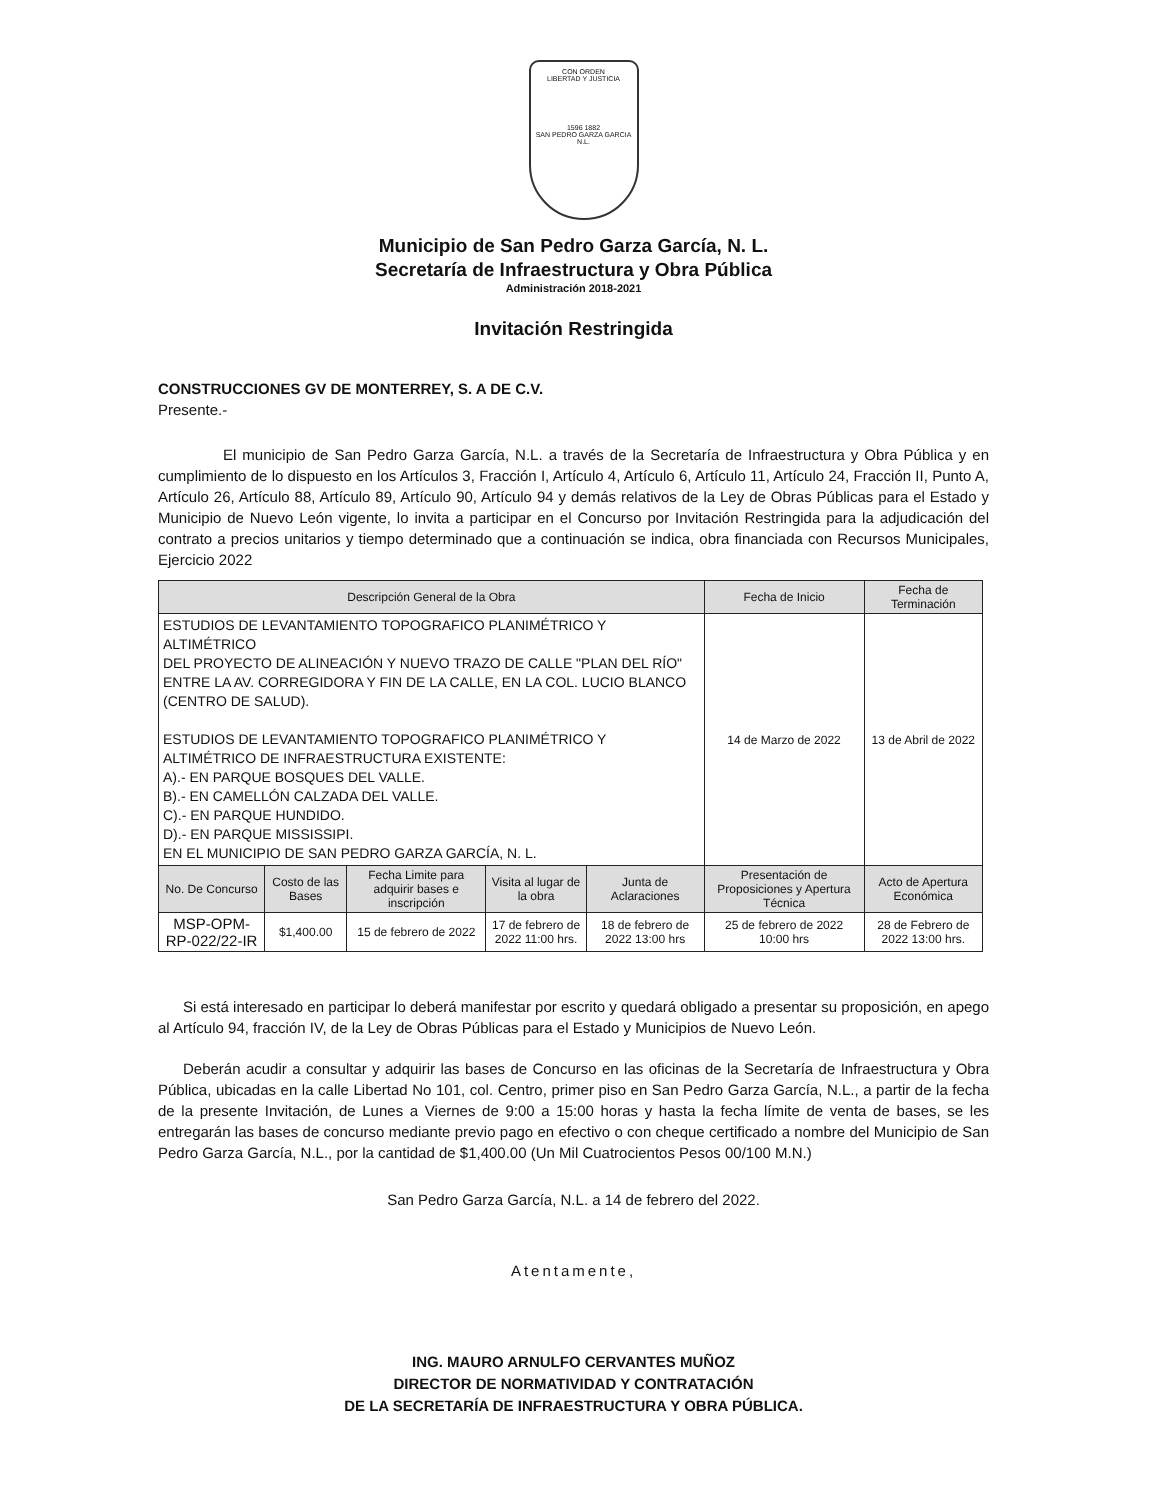CON ORDEN
LIBERTAD Y JUSTICIA
1596 1882
SAN PEDRO GARZA GARCIA N.L.
Municipio de San Pedro Garza García, N. L.
Secretaría de Infraestructura y Obra Pública
Administración 2018-2021
Invitación Restringida
CONSTRUCCIONES GV DE MONTERREY, S. A DE C.V.
Presente.-
El municipio de San Pedro Garza García, N.L. a través de la Secretaría de Infraestructura y Obra Pública y en cumplimiento de lo dispuesto en los Artículos 3, Fracción I, Artículo 4, Artículo 6, Artículo 11, Artículo 24, Fracción II, Punto A, Artículo 26, Artículo 88, Artículo 89, Artículo 90, Artículo 94 y demás relativos de la Ley de Obras Públicas para el Estado y Municipio de Nuevo León vigente, lo invita a participar en el Concurso por Invitación Restringida para la adjudicación del contrato a precios unitarios y tiempo determinado que a continuación se indica, obra financiada con Recursos Municipales, Ejercicio 2022
| Descripción General de la Obra | | | | | Fecha de Inicio | Fecha de Terminación |
| --- | --- | --- | --- | --- | --- | --- |
| ESTUDIOS DE LEVANTAMIENTO TOPOGRAFICO PLANIMÉTRICO Y ALTIMÉTRICO DEL PROYECTO DE ALINEACIÓN Y NUEVO TRAZO DE CALLE "PLAN DEL RÍO" ENTRE LA AV. CORREGIDORA Y FIN DE LA CALLE, EN LA COL. LUCIO BLANCO (CENTRO DE SALUD). ESTUDIOS DE LEVANTAMIENTO TOPOGRAFICO PLANIMÉTRICO Y ALTIMÉTRICO DE INFRAESTRUCTURA EXISTENTE: A).- EN PARQUE BOSQUES DEL VALLE. B).- EN CAMELLÓN CALZADA DEL VALLE. C).- EN PARQUE HUNDIDO. D).- EN PARQUE MISSISSIPI. EN EL MUNICIPIO DE SAN PEDRO GARZA GARCÍA, N. L. | | | | | 14 de Marzo de 2022 | 13 de Abril de 2022 |
| No. De Concurso | Costo de las Bases | Fecha Limite para adquirir bases e inscripción | Visita al lugar de la obra | Junta de Aclaraciones | Presentación de Proposiciones y Apertura Técnica | Acto de Apertura Económica |
| MSP-OPM-RP-022/22-IR | $1,400.00 | 15 de febrero de 2022 | 17 de febrero de 2022 11:00 hrs. | 18 de febrero de 2022 13:00 hrs | 25 de febrero de 2022 10:00 hrs | 28 de Febrero de 2022 13:00 hrs. |
Si está interesado en participar lo deberá manifestar por escrito y quedará obligado a presentar su proposición, en apego al Artículo 94, fracción IV, de la Ley de Obras Públicas para el Estado y Municipios de Nuevo León.
Deberán acudir a consultar y adquirir las bases de Concurso en las oficinas de la Secretaría de Infraestructura y Obra Pública, ubicadas en la calle Libertad No 101, col. Centro, primer piso en San Pedro Garza García, N.L., a partir de la fecha de la presente Invitación, de Lunes a Viernes de 9:00 a 15:00 horas y hasta la fecha límite de venta de bases, se les entregarán las bases de concurso mediante previo pago en efectivo o con cheque certificado a nombre del Municipio de San Pedro Garza García, N.L., por la cantidad de $1,400.00 (Un Mil Cuatrocientos Pesos 00/100 M.N.)
San Pedro Garza García, N.L. a 14 de febrero del 2022.
Atentamente,
ING. MAURO ARNULFO CERVANTES MUÑOZ
DIRECTOR DE NORMATIVIDAD Y CONTRATACIÓN
DE LA SECRETARÍA DE INFRAESTRUCTURA Y OBRA PÚBLICA.